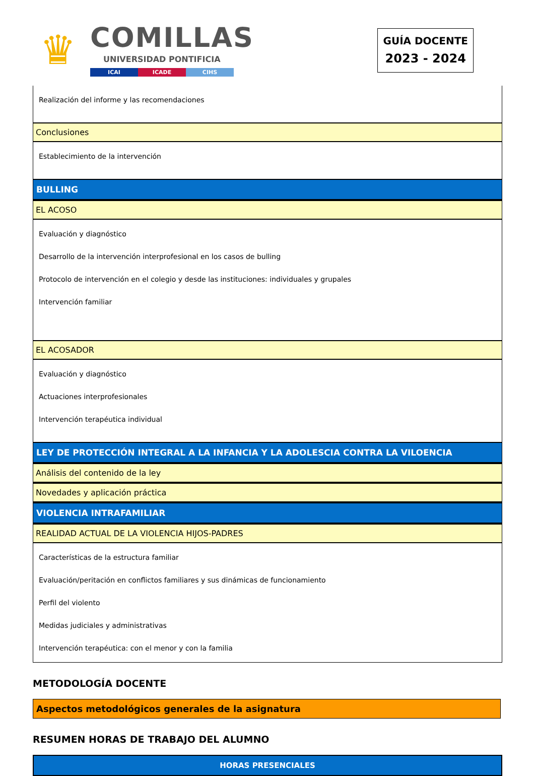♛
COMILLAS
UNIVERSIDAD PONTIFICIA
ICAI ICADE CIHS
GUÍA DOCENTE
2023 - 2024
Realización del informe y las recomendaciones
Conclusiones
Establecimiento de la intervención
BULLING
EL ACOSO
Evaluación y diagnóstico
Desarrollo de la intervención interprofesional en los casos de bulling
Protocolo de intervención en el colegio y desde las instituciones: individuales y grupales
Intervención familiar
EL ACOSADOR
Evaluación y diagnóstico
Actuaciones interprofesionales
Intervención terapéutica individual
LEY DE PROTECCIÓN INTEGRAL A LA INFANCIA Y LA ADOLESCIA CONTRA LA VILOENCIA
Análisis del contenido de la ley
Novedades y aplicación práctica
VIOLENCIA INTRAFAMILIAR
REALIDAD ACTUAL DE LA VIOLENCIA HIJOS-PADRES
Características de la estructura familiar
Evaluación/peritación en conflictos familiares y sus dinámicas de funcionamiento
Perfil del violento
Medidas judiciales y administrativas
Intervención terapéutica: con el menor y con la familia
METODOLOGÍA DOCENTE
Aspectos metodológicos generales de la asignatura
RESUMEN HORAS DE TRABAJO DEL ALUMNO
HORAS PRESENCIALES